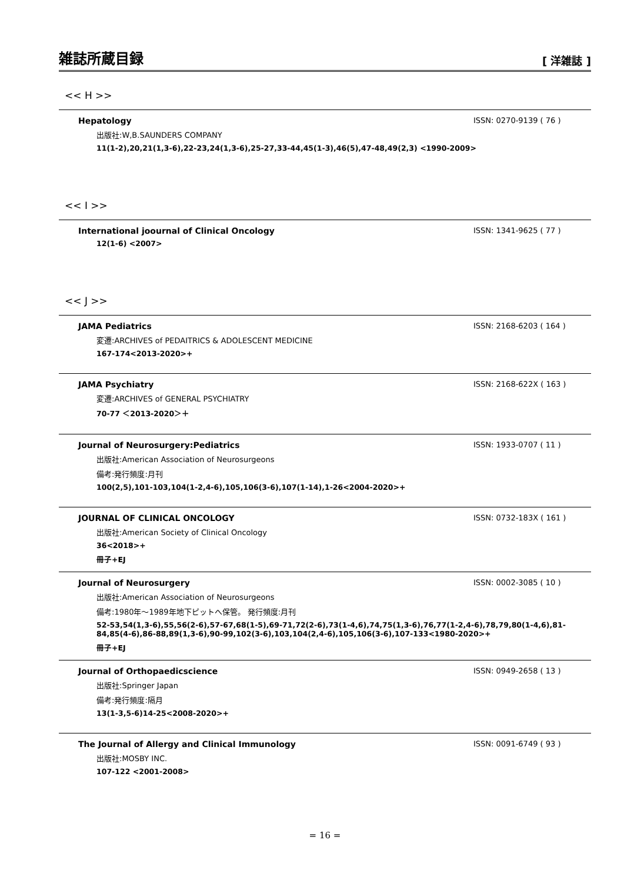雑誌所蔵目録
[ 洋雑誌 ]
<< H >>
Hepatology ISSN: 0270-9139 ( 76 )
出版社:W,B.SAUNDERS COMPANY
11(1-2),20,21(1,3-6),22-23,24(1,3-6),25-27,33-44,45(1-3),46(5),47-48,49(2,3) <1990-2009>
<< I >>
International joournal of Clinical Oncology ISSN: 1341-9625 ( 77 )
12(1-6) <2007>
<< J >>
JAMA Pediatrics ISSN: 2168-6203 ( 164 )
変遷:ARCHIVES of PEDAITRICS & ADOLESCENT MEDICINE
167-174<2013-2020>+
JAMA Psychiatry ISSN: 2168-622X ( 163 )
変遷:ARCHIVES of GENERAL PSYCHIATRY
70-77 ＜2013-2020＞＋
Journal of Neurosurgery:Pediatrics ISSN: 1933-0707 ( 11 )
出版社:American Association of Neurosurgeons
備考:発行頻度:月刊
100(2,5),101-103,104(1-2,4-6),105,106(3-6),107(1-14),1-26<2004-2020>+
JOURNAL OF CLINICAL ONCOLOGY ISSN: 0732-183X ( 161 )
出版社:American Society of Clinical Oncology
36<2018>+
冊子+EJ
Journal of Neurosurgery ISSN: 0002-3085 ( 10 )
出版社:American Association of Neurosurgeons
備考:1980年～1989年地下ピットへ保管。 発行頻度:月刊
52-53,54(1,3-6),55,56(2-6),57-67,68(1-5),69-71,72(2-6),73(1-4,6),74,75(1,3-6),76,77(1-2,4-6),78,79,80(1-4,6),81-84,85(4-6),86-88,89(1,3-6),90-99,102(3-6),103,104(2,4-6),105,106(3-6),107-133<1980-2020>+
冊子+EJ
Journal of Orthopaedicscience ISSN: 0949-2658 ( 13 )
出版社:Springer Japan
備考:発行頻度:隔月
13(1-3,5-6)14-25<2008-2020>+
The Journal of Allergy and Clinical Immunology ISSN: 0091-6749 ( 93 )
出版社:MOSBY INC.
107-122 <2001-2008>
= 16 =